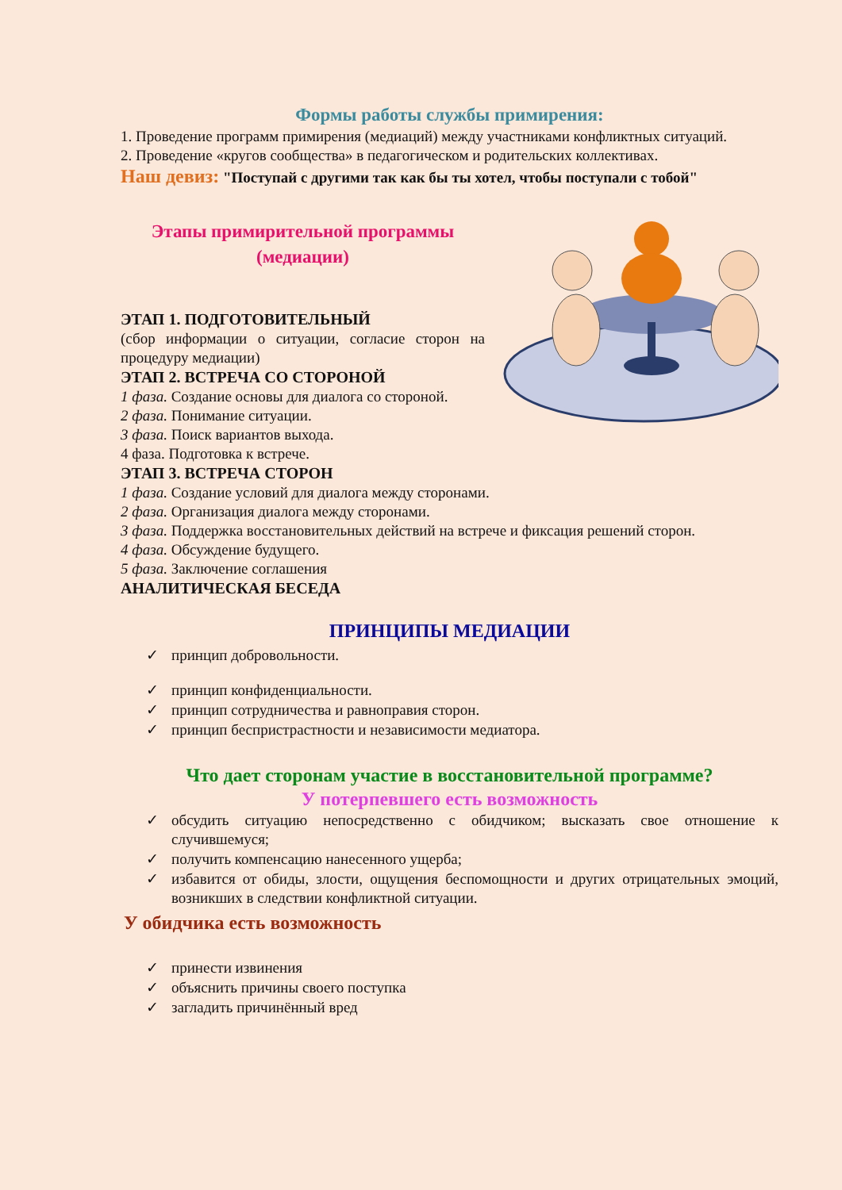Формы работы службы примирения:
1. Проведение программ примирения (медиаций) между участниками конфликтных ситуаций.
2. Проведение «кругов сообщества» в педагогическом и родительских коллективах.
Наш девиз: "Поступай с другими так как бы ты хотел, чтобы поступали с тобой"
Этапы примирительной программы
(медиации)
ЭТАП 1. ПОДГОТОВИТЕЛЬНЫЙ
(сбор информации о ситуации, согласие сторон на процедуру медиации)
ЭТАП 2. ВСТРЕЧА СО СТОРОНОЙ
1 фаза. Создание основы для диалога со стороной.
2 фаза. Понимание ситуации.
3 фаза. Поиск вариантов выхода.
4 фаза. Подготовка к встрече.
ЭТАП 3. ВСТРЕЧА СТОРОН
1 фаза. Создание условий для диалога между сторонами.
2 фаза. Организация диалога между сторонами.
3 фаза. Поддержка восстановительных действий на встрече и фиксация решений сторон.
4 фаза. Обсуждение будущего.
5 фаза. Заключение соглашения
АНАЛИТИЧЕСКАЯ БЕСЕДА
ПРИНЦИПЫ МЕДИАЦИИ
принцип добровольности.
принцип конфиденциальности.
принцип сотрудничества и равноправия сторон.
принцип беспристрастности и независимости медиатора.
Что дает сторонам участие в восстановительной программе?
У потерпевшего есть возможность
обсудить ситуацию непосредственно с обидчиком; высказать свое отношение к случившемуся;
получить компенсацию нанесенного ущерба;
избавится от обиды, злости, ощущения беспомощности и других отрицательных эмоций, возникших в следствии конфликтной ситуации.
У обидчика есть возможность
принести извинения
объяснить причины своего поступка
загладить причинённый вред